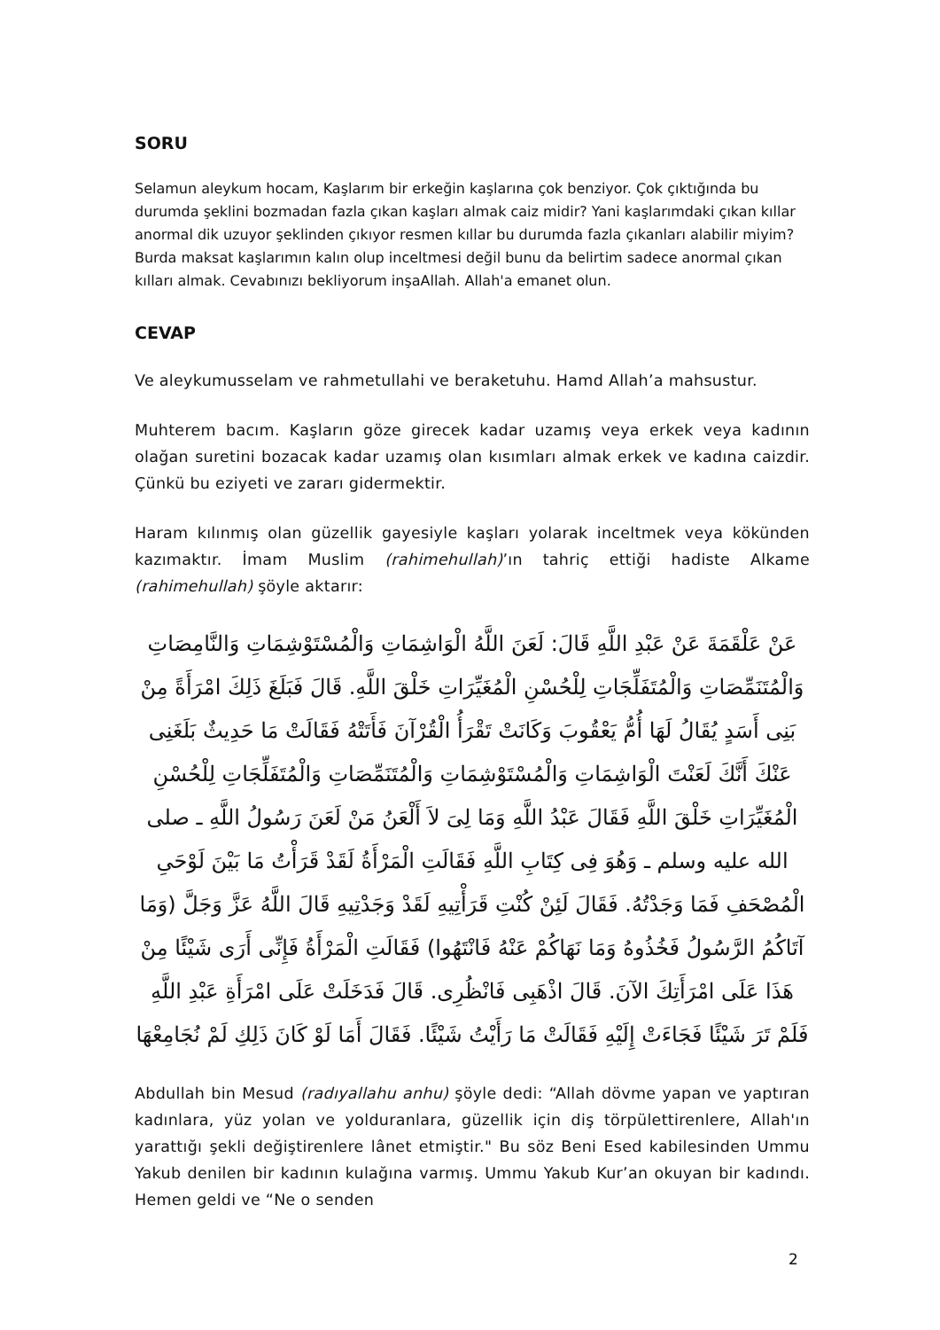SORU
Selamun aleykum hocam, Kaşlarım bir erkeğin kaşlarına çok benziyor. Çok çıktığında bu durumda şeklini bozmadan fazla çıkan kaşları almak caiz midir? Yani kaşlarımdaki çıkan kıllar anormal dik uzuyor şeklinden çıkıyor resmen kıllar bu durumda fazla çıkanları alabilir miyim? Burda maksat kaşlarımın kalın olup inceltmesi değil bunu da belirtim sadece anormal çıkan kılları almak. Cevabınızı bekliyorum inşaAllah. Allah'a emanet olun.
CEVAP
Ve aleykumusselam ve rahmetullahi ve beraketuhu. Hamd Allah’a mahsustur.
Muhterem bacım. Kaşların göze girecek kadar uzamış veya erkek veya kadının olağan suretini bozacak kadar uzamış olan kısımları almak erkek ve kadına caizdir. Çünkü bu eziyeti ve zararı gidermektir.
Haram kılınmış olan güzellik gayesiyle kaşları yolarak inceltmek veya kökünden kazımaktır. İmam Muslim (rahimehullah)’ın tahriç ettiği hadiste Alkame (rahimehullah) şöyle aktarır:
عَنْ عَلْقَمَةَ عَنْ عَبْدِ اللَّهِ قَالَ: لَعَنَ اللَّهُ الْوَاشِمَاتِ وَالْمُسْتَوْشِمَاتِ وَالنَّامِصَاتِ وَالْمُتَنَمِّصَاتِ وَالْمُتَفَلِّجَاتِ لِلْحُسْنِ الْمُغَيِّرَاتِ خَلْقَ اللَّهِ. قَالَ فَبَلَغَ ذَلِكَ امْرَأَةً مِنْ بَنِى أَسَدٍ يُقَالُ لَهَا أُمُّ يَعْقُوبَ وَكَانَتْ تَقْرَأُ الْقُرْآنَ فَأَتَتْهُ فَقَالَتْ مَا حَدِيثٌ بَلَغَنِى عَنْكَ أَنَّكَ لَعَنْتَ الْوَاشِمَاتِ وَالْمُسْتَوْشِمَاتِ وَالْمُتَنَمِّصَاتِ وَالْمُتَفَلِّجَاتِ لِلْحُسْنِ الْمُغَيِّرَاتِ خَلْقَ اللَّهِ فَقَالَ عَبْدُ اللَّهِ وَمَا لِىَ لاَ أَلْعَنُ مَنْ لَعَنَ رَسُولُ اللَّهِ ـ صلى الله عليه وسلم ـ وَهُوَ فِى كِتَابِ اللَّهِ فَقَالَتِ الْمَرْأَةُ لَقَدْ قَرَأْتُ مَا بَيْنَ لَوْحَىِ الْمُصْحَفِ فَمَا وَجَدْتُهُ. فَقَالَ لَئِنْ كُنْتِ قَرَأْتِيهِ لَقَدْ وَجَدْتِيهِ قَالَ اللَّهُ عَزَّ وَجَلَّ (وَمَا آتَاكُمُ الرَّسُولُ فَخُذُوهُ وَمَا نَهَاكُمْ عَنْهُ فَانْتَهُوا) فَقَالَتِ الْمَرْأَةُ فَإِنِّى أَرَى شَيْئًا مِنْ هَذَا عَلَى امْرَأَتِكَ الآنَ. قَالَ اذْهَبِى فَانْظُرِى. قَالَ فَدَخَلَتْ عَلَى امْرَأَةِ عَبْدِ اللَّهِ فَلَمْ تَرَ شَيْئًا فَجَاءَتْ إِلَيْهِ فَقَالَتْ مَا رَأَيْتُ شَيْئًا. فَقَالَ أَمَا لَوْ كَانَ ذَلِكِ لَمْ نُجَامِعْهَا
Abdullah bin Mesud (radıyallahu anhu) şöyle dedi: “Allah dövme yapan ve yaptıran kadınlara, yüz yolan ve yolduranlara, güzellik için diş törpülettirenlere, Allah'ın yarattığı şekli değiştirenlere lânet etmiştir." Bu söz Beni Esed kabilesinden Ummu Yakub denilen bir kadının kulağına varmış. Ummu Yakub Kur’an okuyan bir kadındı. Hemen geldi ve “Ne o senden
2